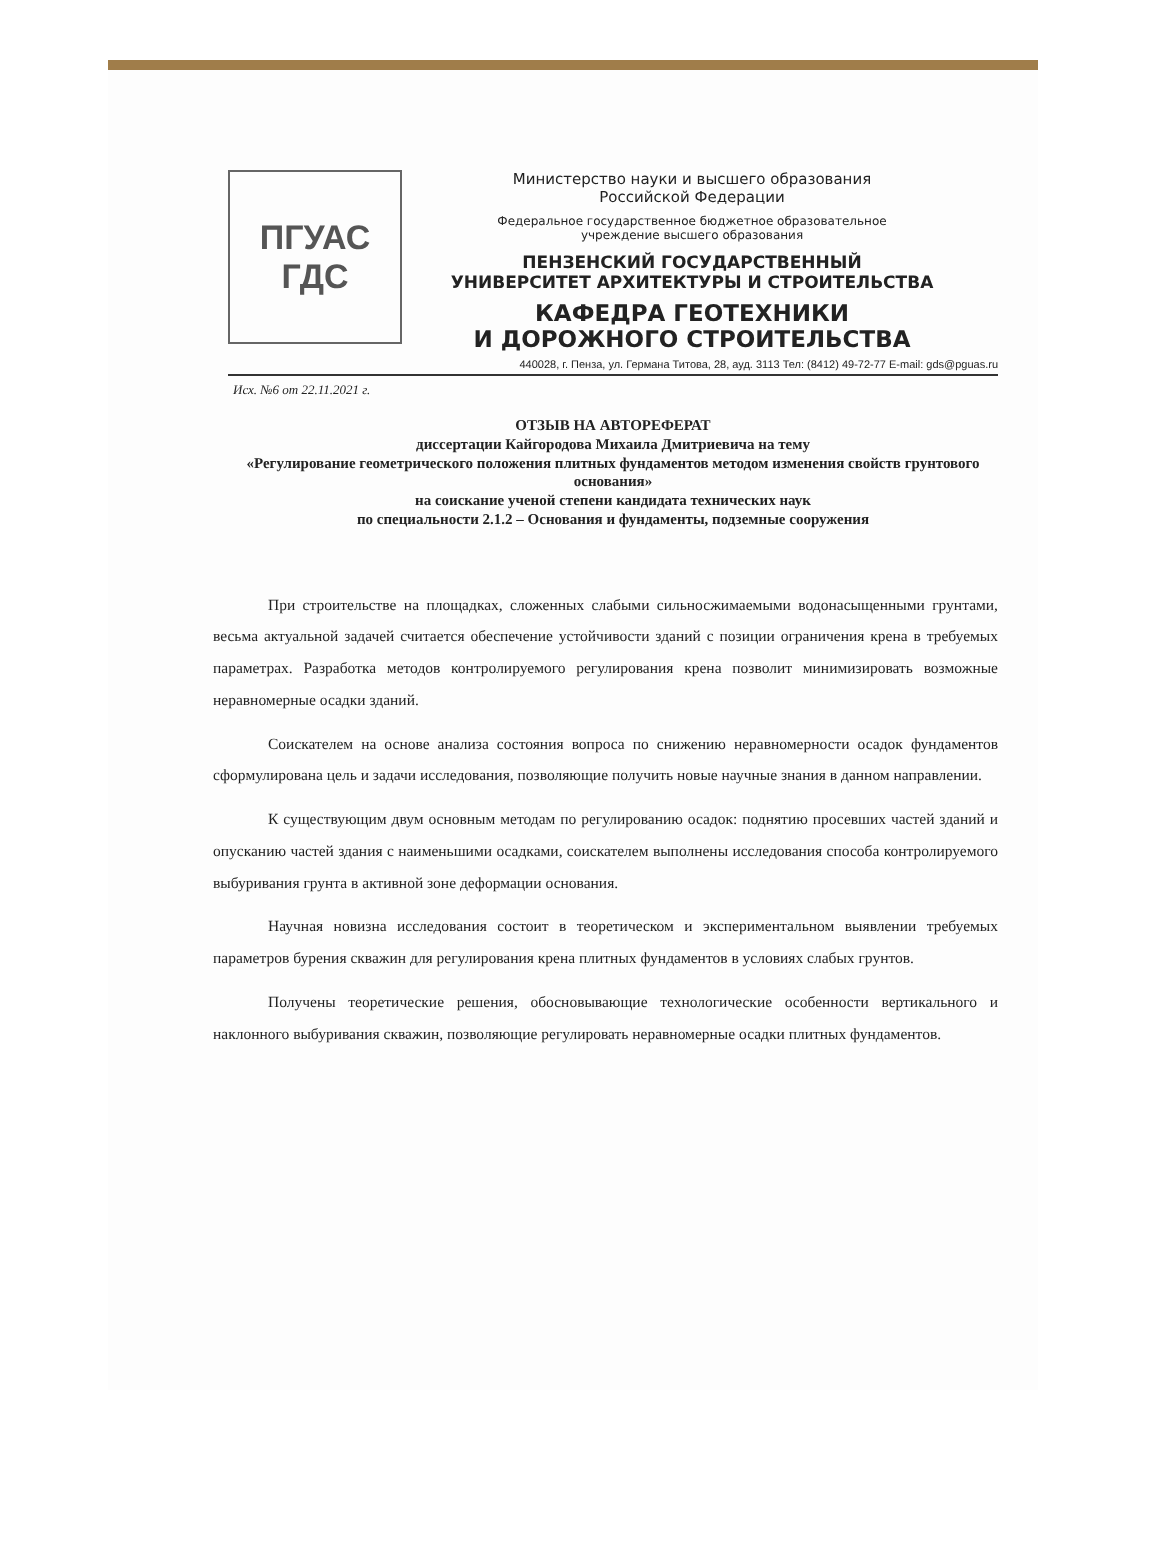ПГУАС
ГДС
Министерство науки и высшего образования
Российской Федерации
Федеральное государственное бюджетное образовательное
учреждение высшего образования
ПЕНЗЕНСКИЙ ГОСУДАРСТВЕННЫЙ
УНИВЕРСИТЕТ АРХИТЕКТУРЫ И СТРОИТЕЛЬСТВА
КАФЕДРА ГЕОТЕХНИКИ
И ДОРОЖНОГО СТРОИТЕЛЬСТВА
440028, г. Пенза, ул. Германа Титова, 28, ауд. 3113 Тел: (8412) 49-72-77 E-mail: gds@pguas.ru
Исх. №6 от 22.11.2021 г.
ОТЗЫВ НА АВТОРЕФЕРАТ
диссертации Кайгородова Михаила Дмитриевича на тему
«Регулирование геометрического положения плитных фундаментов методом изменения свойств грунтового основания»
на соискание ученой степени кандидата технических наук
по специальности 2.1.2 – Основания и фундаменты, подземные сооружения
При строительстве на площадках, сложенных слабыми сильносжимаемыми водонасыщенными грунтами, весьма актуальной задачей считается обеспечение устойчивости зданий с позиции ограничения крена в требуемых параметрах. Разработка методов контролируемого регулирования крена позволит минимизировать возможные неравномерные осадки зданий.
Соискателем на основе анализа состояния вопроса по снижению неравномерности осадок фундаментов сформулирована цель и задачи исследования, позволяющие получить новые научные знания в данном направлении.
К существующим двум основным методам по регулированию осадок: поднятию просевших частей зданий и опусканию частей здания с наименьшими осадками, соискателем выполнены исследования способа контролируемого выбуривания грунта в активной зоне деформации основания.
Научная новизна исследования состоит в теоретическом и экспериментальном выявлении требуемых параметров бурения скважин для регулирования крена плитных фундаментов в условиях слабых грунтов.
Получены теоретические решения, обосновывающие технологические особенности вертикального и наклонного выбуривания скважин, позволяющие регулировать неравномерные осадки плитных фундаментов.